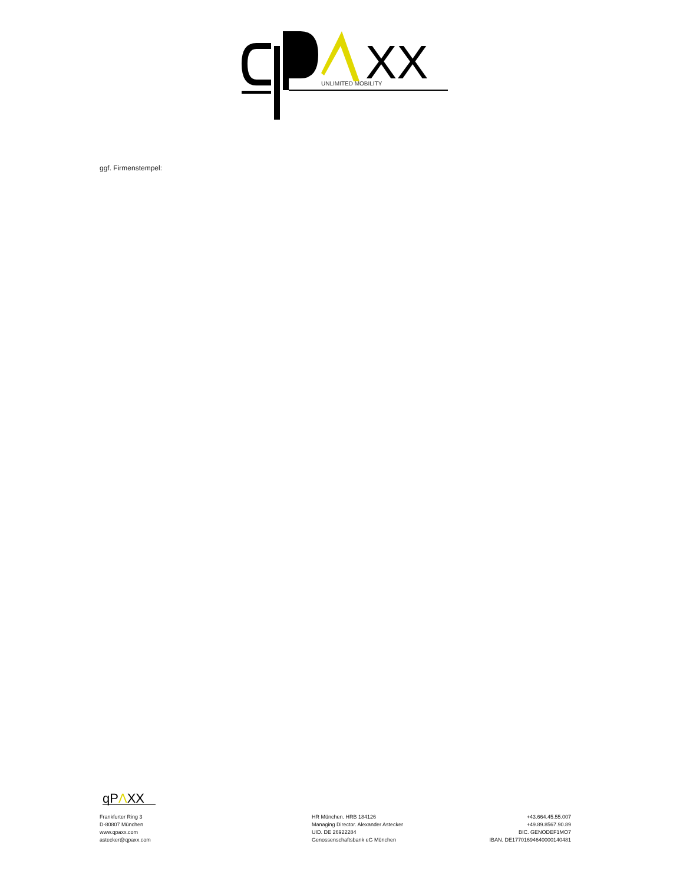XX
UNLIMITED MOBILITY
ggf. Firmenstempel:
qPΛXX
Frankfurter Ring 3
D-80807 München
www.qpaxx.com
astecker@qpaxx.com
HR München. HRB 184126
Managing Director. Alexander Astecker
UID. DE 26922284
Genossenschaftsbank eG München
+43.664.45.55.007
+49.89.8567.90.89
BIC. GENODEF1MO7
IBAN. DE17701694640000140481